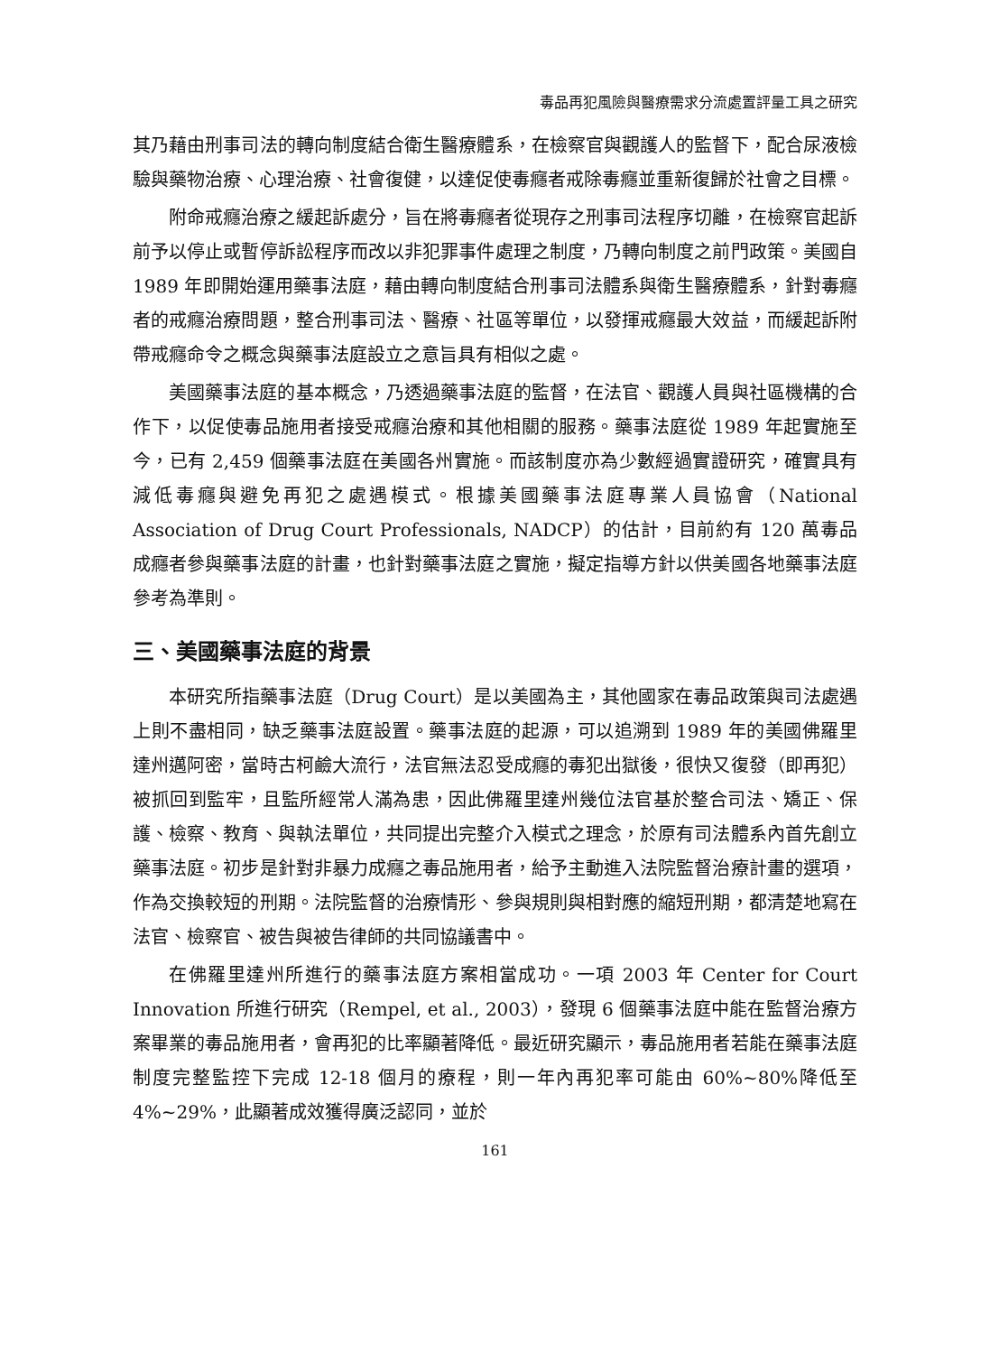毒品再犯風險與醫療需求分流處置評量工具之研究
其乃藉由刑事司法的轉向制度結合衛生醫療體系，在檢察官與觀護人的監督下，配合尿液檢驗與藥物治療、心理治療、社會復健，以達促使毒癮者戒除毒癮並重新復歸於社會之目標。
附命戒癮治療之緩起訴處分，旨在將毒癮者從現存之刑事司法程序切離，在檢察官起訴前予以停止或暫停訴訟程序而改以非犯罪事件處理之制度，乃轉向制度之前門政策。美國自 1989 年即開始運用藥事法庭，藉由轉向制度結合刑事司法體系與衛生醫療體系，針對毒癮者的戒癮治療問題，整合刑事司法、醫療、社區等單位，以發揮戒癮最大效益，而緩起訴附帶戒癮命令之概念與藥事法庭設立之意旨具有相似之處。
美國藥事法庭的基本概念，乃透過藥事法庭的監督，在法官、觀護人員與社區機構的合作下，以促使毒品施用者接受戒癮治療和其他相關的服務。藥事法庭從 1989 年起實施至今，已有 2,459 個藥事法庭在美國各州實施。而該制度亦為少數經過實證研究，確實具有減低毒癮與避免再犯之處遇模式。根據美國藥事法庭專業人員協會（National Association of Drug Court Professionals, NADCP）的估計，目前約有 120 萬毒品成癮者參與藥事法庭的計畫，也針對藥事法庭之實施，擬定指導方針以供美國各地藥事法庭參考為準則。
三、美國藥事法庭的背景
本研究所指藥事法庭（Drug Court）是以美國為主，其他國家在毒品政策與司法處遇上則不盡相同，缺乏藥事法庭設置。藥事法庭的起源，可以追溯到 1989 年的美國佛羅里達州邁阿密，當時古柯鹼大流行，法官無法忍受成癮的毒犯出獄後，很快又復發（即再犯）被抓回到監牢，且監所經常人滿為患，因此佛羅里達州幾位法官基於整合司法、矯正、保護、檢察、教育、與執法單位，共同提出完整介入模式之理念，於原有司法體系內首先創立藥事法庭。初步是針對非暴力成癮之毒品施用者，給予主動進入法院監督治療計畫的選項，作為交換較短的刑期。法院監督的治療情形、參與規則與相對應的縮短刑期，都清楚地寫在法官、檢察官、被告與被告律師的共同協議書中。
在佛羅里達州所進行的藥事法庭方案相當成功。一項 2003 年 Center for Court Innovation 所進行研究（Rempel, et al., 2003），發現 6 個藥事法庭中能在監督治療方案畢業的毒品施用者，會再犯的比率顯著降低。最近研究顯示，毒品施用者若能在藥事法庭制度完整監控下完成 12-18 個月的療程，則一年內再犯率可能由 60%~80%降低至 4%~29%，此顯著成效獲得廣泛認同，並於
161